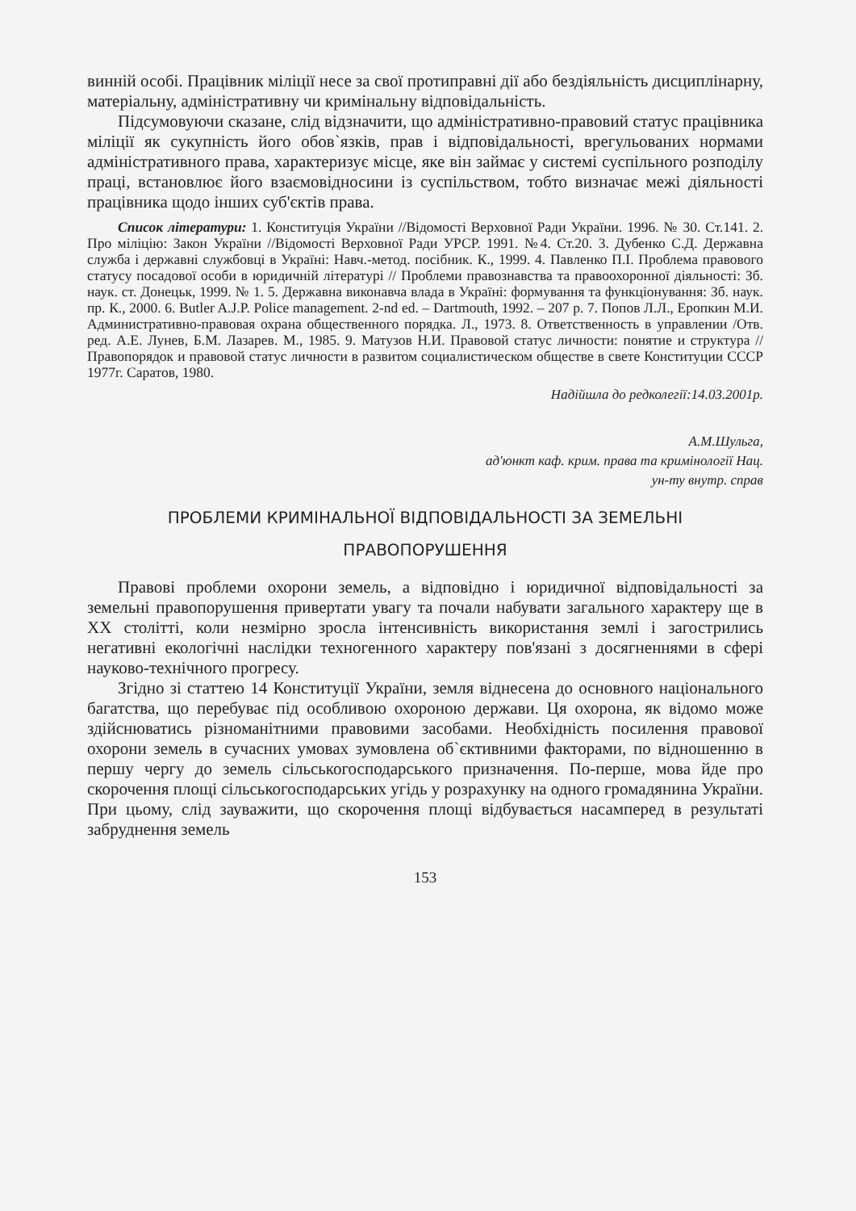винній особі. Працівник міліції несе за свої протиправні дії або бездіяльність дисциплінарну, матеріальну, адміністративну чи кримінальну відповідальність.
Підсумовуючи сказане, слід відзначити, що адміністративно-правовий статус працівника міліції як сукупність його обов`язків, прав і відповідальності, врегульованих нормами адміністративного права, характеризує місце, яке він займає у системі суспільного розподілу праці, встановлює його взаємовідносини із суспільством, тобто визначає межі діяльності працівника щодо інших суб'єктів права.
Список літератури: 1. Конституція України //Відомості Верховної Ради України. 1996. № 30. Ст.141. 2. Про міліцію: Закон України //Відомості Верховної Ради УРСР. 1991. №4. Ст.20. 3. Дубенко С.Д. Державна служба і державні службовці в Україні: Навч.-метод. посібник. К., 1999. 4. Павленко П.І. Проблема правового статусу посадової особи в юридичній літературі // Проблеми правознавства та правоохоронної діяльності: Зб. наук. ст. Донецьк, 1999. № 1. 5. Державна виконавча влада в Україні: формування та функціонування: Зб. наук. пр. К., 2000. 6. Butler A.J.P. Police management. 2-nd ed. – Dartmouth, 1992. – 207 p. 7. Попов Л.Л., Еропкин М.И. Административно-правовая охрана общественного порядка. Л., 1973. 8. Ответственность в управлении /Отв. ред. А.Е. Лунев, Б.М. Лазарев. М., 1985. 9. Матузов Н.И. Правовой статус личности: понятие и структура // Правопорядок и правовой статус личности в развитом социалистическом обществе в свете Конституции СССР 1977г. Саратов, 1980.
Надійшла до редколегії:14.03.2001р.
А.М.Шульга,
ад'юнкт каф. крим. права та кримінології Нац.
ун-ту внутр. справ
ПРОБЛЕМИ КРИМІНАЛЬНОЇ ВІДПОВІДАЛЬНОСТІ ЗА ЗЕМЕЛЬНІ
ПРАВОПОРУШЕННЯ
Правові проблеми охорони земель, а відповідно і юридичної відповідальності за земельні правопорушення привертати увагу та почали набувати загального характеру ще в XX столітті, коли незмірно зросла інтенсивність використання землі і загострились негативні екологічні наслідки техногенного характеру пов'язані з досягненнями в сфері науково-технічного прогресу.
Згідно зі статтею 14 Конституції України, земля віднесена до основного національного багатства, що перебуває під особливою охороною держави. Ця охорона, як відомо може здійснюватись різноманітними правовими засобами. Необхідність посилення правової охорони земель в сучасних умовах зумовлена об`єктивними факторами, по відношенню в першу чергу до земель сільськогосподарського призначення. По-перше, мова йде про скорочення площі сільськогосподарських угідь у розрахунку на одного громадянина України. При цьому, слід зауважити, що скорочення площі відбувається насамперед в результаті забруднення земель
153